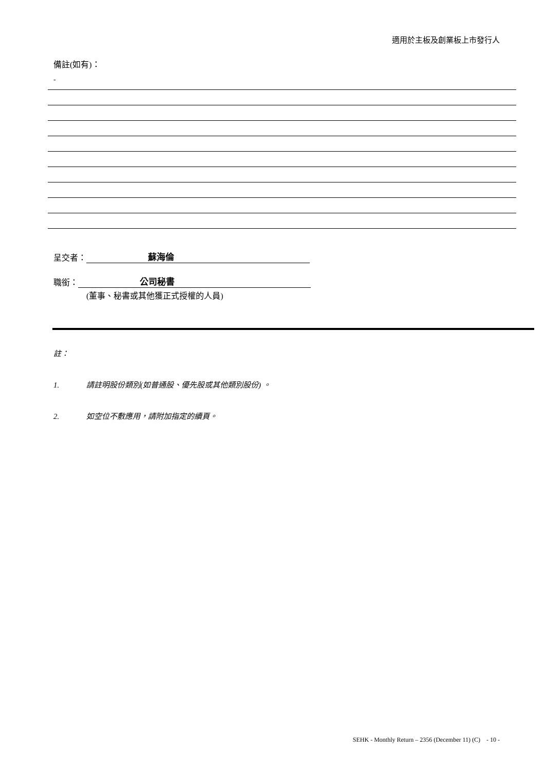適用於主板及創業板上市發行人
備註(如有)：
-
呈交者： 蘇海倫
職銜： 公司秘書
(董事、秘書或其他獲正式授權的人員)
註：
1. 請註明股份類別(如普通股、優先股或其他類別股份) 。
2. 如空位不敷應用，請附加指定的續頁。
SEHK - Monthly Return – 2356 (December 11) (C) - 10 -